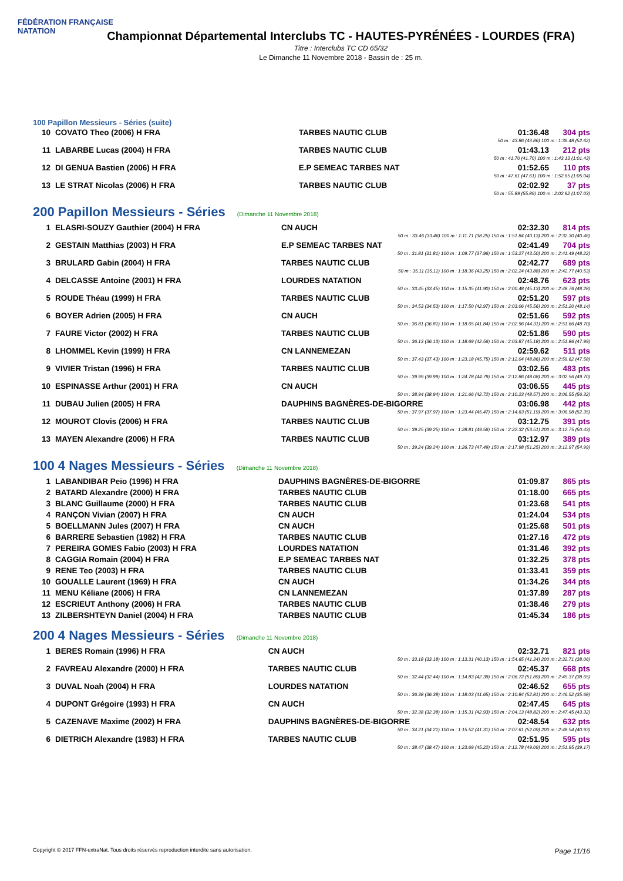FÉDÉRATION FRANÇAISE
NATATION
Championnat Départemental Interclubs TC - HAUTES-PYRÉNÉES - LOURDES (FRA)
Titre : Interclubs TC CD 65/32
Le Dimanche 11 Novembre 2018 - Bassin de : 25 m.
100 Papillon Messieurs - Séries (suite)
| 10 | COVATO Theo (2006) H FRA | TARBES NAUTIC CLUB | 01:36.48 | 304 pts |
| 50 m : 43.86 (43.86) 100 m : 1:36.48 (52.62) | | | | |
| 11 | LABARBE Lucas (2004) H FRA | TARBES NAUTIC CLUB | 01:43.13 | 212 pts |
| 50 m : 41.70 (41.70) 100 m : 1:43.13 (1:01.43) | | | | |
| 12 | DI GENUA Bastien (2006) H FRA | E.P SEMEAC TARBES NAT | 01:52.65 | 110 pts |
| 50 m : 47.61 (47.61) 100 m : 1:52.65 (1:05.04) | | | | |
| 13 | LE STRAT Nicolas (2006) H FRA | TARBES NAUTIC CLUB | 02:02.92 | 37 pts |
| 50 m : 55.89 (55.89) 100 m : 2:02.92 (1:07.03) | | | | |
200 Papillon Messieurs - Séries (Dimanche 11 Novembre 2018)
| 1 | ELASRI-SOUZY Gauthier (2004) H FRA | CN AUCH | 02:32.30 | 814 pts |
| 50 m : 33.46 (33.46) 100 m : 1:11.71 (38.25) 150 m : 1:51.84 (40.13) 200 m : 2:32.30 (40.46) | | | | |
| 2 | GESTAIN Matthias (2003) H FRA | E.P SEMEAC TARBES NAT | 02:41.49 | 704 pts |
| 50 m : 31.81 (31.81) 100 m : 1:09.77 (37.96) 150 m : 1:53.27 (43.50) 200 m : 2:41.49 (48.22) | | | | |
| 3 | BRULARD Gabin (2004) H FRA | TARBES NAUTIC CLUB | 02:42.77 | 689 pts |
| 50 m : 35.11 (35.11) 100 m : 1:18.36 (43.25) 150 m : 2:02.24 (43.88) 200 m : 2:42.77 (40.53) | | | | |
| 4 | DELCASSE Antoine (2001) H FRA | LOURDES NATATION | 02:48.76 | 623 pts |
| 50 m : 33.45 (33.45) 100 m : 1:15.35 (41.90) 150 m : 2:00.48 (45.13) 200 m : 2:48.76 (48.28) | | | | |
| 5 | ROUDE Théau (1999) H FRA | TARBES NAUTIC CLUB | 02:51.20 | 597 pts |
| 50 m : 34.53 (34.53) 100 m : 1:17.50 (42.97) 150 m : 2:03.06 (45.56) 200 m : 2:51.20 (48.14) | | | | |
| 6 | BOYER Adrien (2005) H FRA | CN AUCH | 02:51.66 | 592 pts |
| 50 m : 36.81 (36.81) 100 m : 1:18.65 (41.84) 150 m : 2:02.96 (44.31) 200 m : 2:51.66 (48.70) | | | | |
| 7 | FAURE Victor (2002) H FRA | TARBES NAUTIC CLUB | 02:51.86 | 590 pts |
| 50 m : 36.13 (36.13) 100 m : 1:18.69 (42.56) 150 m : 2:03.87 (45.18) 200 m : 2:51.86 (47.99) | | | | |
| 8 | LHOMMEL Kevin (1999) H FRA | CN LANNEMEZAN | 02:59.62 | 511 pts |
| 50 m : 37.43 (37.43) 100 m : 1:23.18 (45.75) 150 m : 2:12.04 (48.86) 200 m : 2:59.62 (47.58) | | | | |
| 9 | VIVIER Tristan (1996) H FRA | TARBES NAUTIC CLUB | 03:02.56 | 483 pts |
| 50 m : 39.99 (39.99) 100 m : 1:24.78 (44.79) 150 m : 2:12.86 (48.08) 200 m : 3:02.56 (49.70) | | | | |
| 10 | ESPINASSE Arthur (2001) H FRA | CN AUCH | 03:06.55 | 445 pts |
| 50 m : 38.94 (38.94) 100 m : 1:21.66 (42.72) 150 m : 2:10.23 (48.57) 200 m : 3:06.55 (56.32) | | | | |
| 11 | DUBAU Julien (2005) H FRA | DAUPHINS BAGNÈRES-DE-BIGORRE | 03:06.98 | 442 pts |
| 50 m : 37.97 (37.97) 100 m : 1:23.44 (45.47) 150 m : 2:14.63 (51.19) 200 m : 3:06.98 (52.35) | | | | |
| 12 | MOUROT Clovis (2006) H FRA | TARBES NAUTIC CLUB | 03:12.75 | 391 pts |
| 50 m : 39.25 (39.25) 100 m : 1:28.81 (49.56) 150 m : 2:22.32 (53.51) 200 m : 3:12.75 (50.43) | | | | |
| 13 | MAYEN Alexandre (2006) H FRA | TARBES NAUTIC CLUB | 03:12.97 | 389 pts |
| 50 m : 39.24 (39.24) 100 m : 1:26.73 (47.49) 150 m : 2:17.98 (51.25) 200 m : 3:12.97 (54.99) | | | | |
100 4 Nages Messieurs - Séries (Dimanche 11 Novembre 2018)
| 1 | LABANDIBAR Peïo (1996) H FRA | DAUPHINS BAGNÈRES-DE-BIGORRE | 01:09.87 | 865 pts |
| 2 | BATARD Alexandre (2000) H FRA | TARBES NAUTIC CLUB | 01:18.00 | 665 pts |
| 3 | BLANC Guillaume (2000) H FRA | TARBES NAUTIC CLUB | 01:23.68 | 541 pts |
| 4 | RANÇON Vivian (2007) H FRA | CN AUCH | 01:24.04 | 534 pts |
| 5 | BOELLMANN Jules (2007) H FRA | CN AUCH | 01:25.68 | 501 pts |
| 6 | BARRERE Sebastien (1982) H FRA | TARBES NAUTIC CLUB | 01:27.16 | 472 pts |
| 7 | PEREIRA GOMES Fabio (2003) H FRA | LOURDES NATATION | 01:31.46 | 392 pts |
| 8 | CAGGIA Romain (2004) H FRA | E.P SEMEAC TARBES NAT | 01:32.25 | 378 pts |
| 9 | RENE Teo (2003) H FRA | TARBES NAUTIC CLUB | 01:33.41 | 359 pts |
| 10 | GOUALLE Laurent (1969) H FRA | CN AUCH | 01:34.26 | 344 pts |
| 11 | MENU Kéliane (2006) H FRA | CN LANNEMEZAN | 01:37.89 | 287 pts |
| 12 | ESCRIEUT Anthony (2006) H FRA | TARBES NAUTIC CLUB | 01:38.46 | 279 pts |
| 13 | ZILBERSHTEYN Daniel (2004) H FRA | TARBES NAUTIC CLUB | 01:45.34 | 186 pts |
200 4 Nages Messieurs - Séries (Dimanche 11 Novembre 2018)
| 1 | BERES Romain (1996) H FRA | CN AUCH | 02:32.71 | 821 pts |
| 50 m : 33.18 (33.18) 100 m : 1:13.31 (40.13) 150 m : 1:54.65 (41.34) 200 m : 2:32.71 (38.06) | | | | |
| 2 | FAVREAU Alexandre (2000) H FRA | TARBES NAUTIC CLUB | 02:45.37 | 668 pts |
| 50 m : 32.44 (32.44) 100 m : 1:14.83 (42.39) 150 m : 2:06.72 (51.89) 200 m : 2:45.37 (38.65) | | | | |
| 3 | DUVAL Noah (2004) H FRA | LOURDES NATATION | 02:46.52 | 655 pts |
| 50 m : 36.38 (36.38) 100 m : 1:18.03 (41.65) 150 m : 2:10.84 (52.81) 200 m : 2:46.52 (35.68) | | | | |
| 4 | DUPONT Grégoire (1993) H FRA | CN AUCH | 02:47.45 | 645 pts |
| 50 m : 32.38 (32.38) 100 m : 1:15.31 (42.93) 150 m : 2:04.13 (48.82) 200 m : 2:47.45 (43.32) | | | | |
| 5 | CAZENAVE Maxime (2002) H FRA | DAUPHINS BAGNÈRES-DE-BIGORRE | 02:48.54 | 632 pts |
| 50 m : 34.21 (34.21) 100 m : 1:15.52 (41.31) 150 m : 2:07.61 (52.09) 200 m : 2:48.54 (40.93) | | | | |
| 6 | DIETRICH Alexandre (1983) H FRA | TARBES NAUTIC CLUB | 02:51.95 | 595 pts |
| 50 m : 38.47 (38.47) 100 m : 1:23.69 (45.22) 150 m : 2:12.78 (49.09) 200 m : 2:51.95 (39.17) | | | | |
Copyright © 2017 FFN-extraNat. Tous droits réservés reproduction interdite sans autorisation. Page 11/16